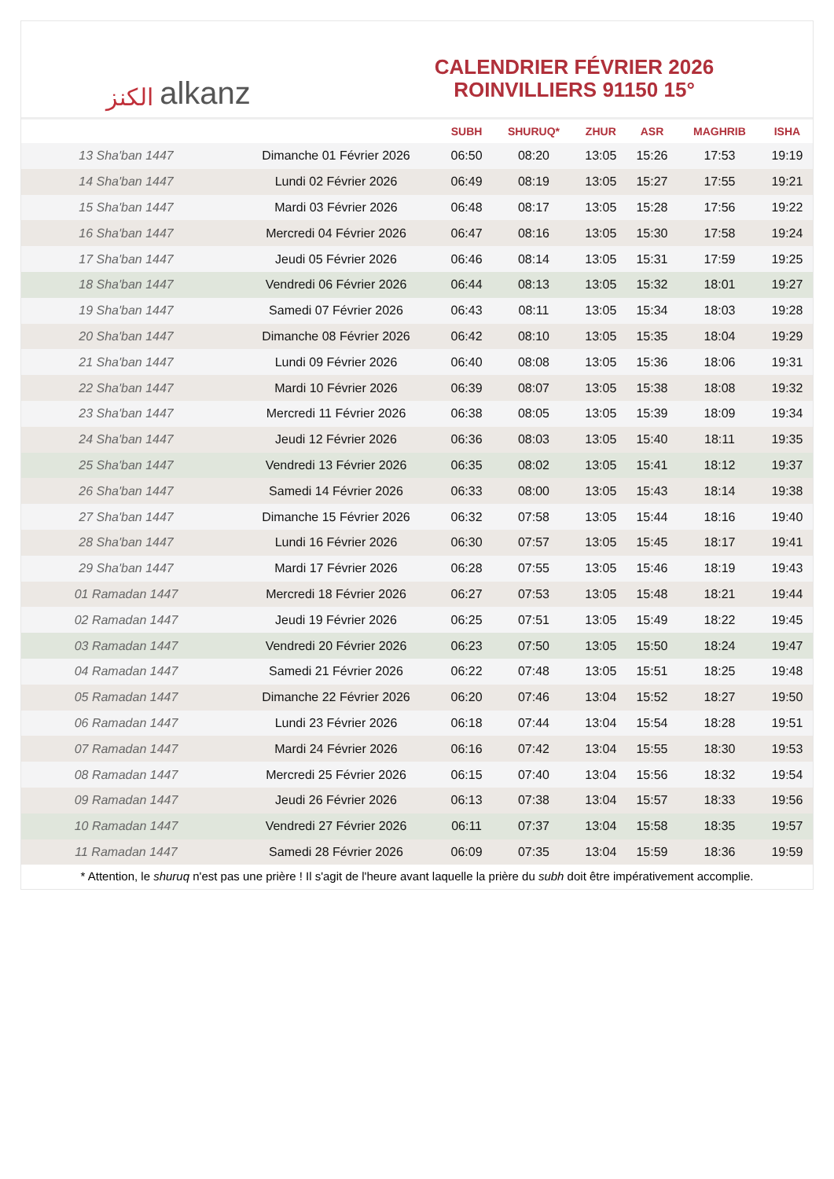الكنز alkanz
CALENDRIER FÉVRIER 2026
ROINVILLIERS 91150 15°
| | | SUBH | SHURUQ* | ZHUR | ASR | MAGHRIB | ISHA |
| --- | --- | --- | --- | --- | --- | --- | --- |
| 13 Sha'ban 1447 | Dimanche 01 Février 2026 | 06:50 | 08:20 | 13:05 | 15:26 | 17:53 | 19:19 |
| 14 Sha'ban 1447 | Lundi 02 Février 2026 | 06:49 | 08:19 | 13:05 | 15:27 | 17:55 | 19:21 |
| 15 Sha'ban 1447 | Mardi 03 Février 2026 | 06:48 | 08:17 | 13:05 | 15:28 | 17:56 | 19:22 |
| 16 Sha'ban 1447 | Mercredi 04 Février 2026 | 06:47 | 08:16 | 13:05 | 15:30 | 17:58 | 19:24 |
| 17 Sha'ban 1447 | Jeudi 05 Février 2026 | 06:46 | 08:14 | 13:05 | 15:31 | 17:59 | 19:25 |
| 18 Sha'ban 1447 | Vendredi 06 Février 2026 | 06:44 | 08:13 | 13:05 | 15:32 | 18:01 | 19:27 |
| 19 Sha'ban 1447 | Samedi 07 Février 2026 | 06:43 | 08:11 | 13:05 | 15:34 | 18:03 | 19:28 |
| 20 Sha'ban 1447 | Dimanche 08 Février 2026 | 06:42 | 08:10 | 13:05 | 15:35 | 18:04 | 19:29 |
| 21 Sha'ban 1447 | Lundi 09 Février 2026 | 06:40 | 08:08 | 13:05 | 15:36 | 18:06 | 19:31 |
| 22 Sha'ban 1447 | Mardi 10 Février 2026 | 06:39 | 08:07 | 13:05 | 15:38 | 18:08 | 19:32 |
| 23 Sha'ban 1447 | Mercredi 11 Février 2026 | 06:38 | 08:05 | 13:05 | 15:39 | 18:09 | 19:34 |
| 24 Sha'ban 1447 | Jeudi 12 Février 2026 | 06:36 | 08:03 | 13:05 | 15:40 | 18:11 | 19:35 |
| 25 Sha'ban 1447 | Vendredi 13 Février 2026 | 06:35 | 08:02 | 13:05 | 15:41 | 18:12 | 19:37 |
| 26 Sha'ban 1447 | Samedi 14 Février 2026 | 06:33 | 08:00 | 13:05 | 15:43 | 18:14 | 19:38 |
| 27 Sha'ban 1447 | Dimanche 15 Février 2026 | 06:32 | 07:58 | 13:05 | 15:44 | 18:16 | 19:40 |
| 28 Sha'ban 1447 | Lundi 16 Février 2026 | 06:30 | 07:57 | 13:05 | 15:45 | 18:17 | 19:41 |
| 29 Sha'ban 1447 | Mardi 17 Février 2026 | 06:28 | 07:55 | 13:05 | 15:46 | 18:19 | 19:43 |
| 01 Ramadan 1447 | Mercredi 18 Février 2026 | 06:27 | 07:53 | 13:05 | 15:48 | 18:21 | 19:44 |
| 02 Ramadan 1447 | Jeudi 19 Février 2026 | 06:25 | 07:51 | 13:05 | 15:49 | 18:22 | 19:45 |
| 03 Ramadan 1447 | Vendredi 20 Février 2026 | 06:23 | 07:50 | 13:05 | 15:50 | 18:24 | 19:47 |
| 04 Ramadan 1447 | Samedi 21 Février 2026 | 06:22 | 07:48 | 13:05 | 15:51 | 18:25 | 19:48 |
| 05 Ramadan 1447 | Dimanche 22 Février 2026 | 06:20 | 07:46 | 13:04 | 15:52 | 18:27 | 19:50 |
| 06 Ramadan 1447 | Lundi 23 Février 2026 | 06:18 | 07:44 | 13:04 | 15:54 | 18:28 | 19:51 |
| 07 Ramadan 1447 | Mardi 24 Février 2026 | 06:16 | 07:42 | 13:04 | 15:55 | 18:30 | 19:53 |
| 08 Ramadan 1447 | Mercredi 25 Février 2026 | 06:15 | 07:40 | 13:04 | 15:56 | 18:32 | 19:54 |
| 09 Ramadan 1447 | Jeudi 26 Février 2026 | 06:13 | 07:38 | 13:04 | 15:57 | 18:33 | 19:56 |
| 10 Ramadan 1447 | Vendredi 27 Février 2026 | 06:11 | 07:37 | 13:04 | 15:58 | 18:35 | 19:57 |
| 11 Ramadan 1447 | Samedi 28 Février 2026 | 06:09 | 07:35 | 13:04 | 15:59 | 18:36 | 19:59 |
* Attention, le shuruq n'est pas une prière ! Il s'agit de l'heure avant laquelle la prière du subh doit être impérativement accomplie.